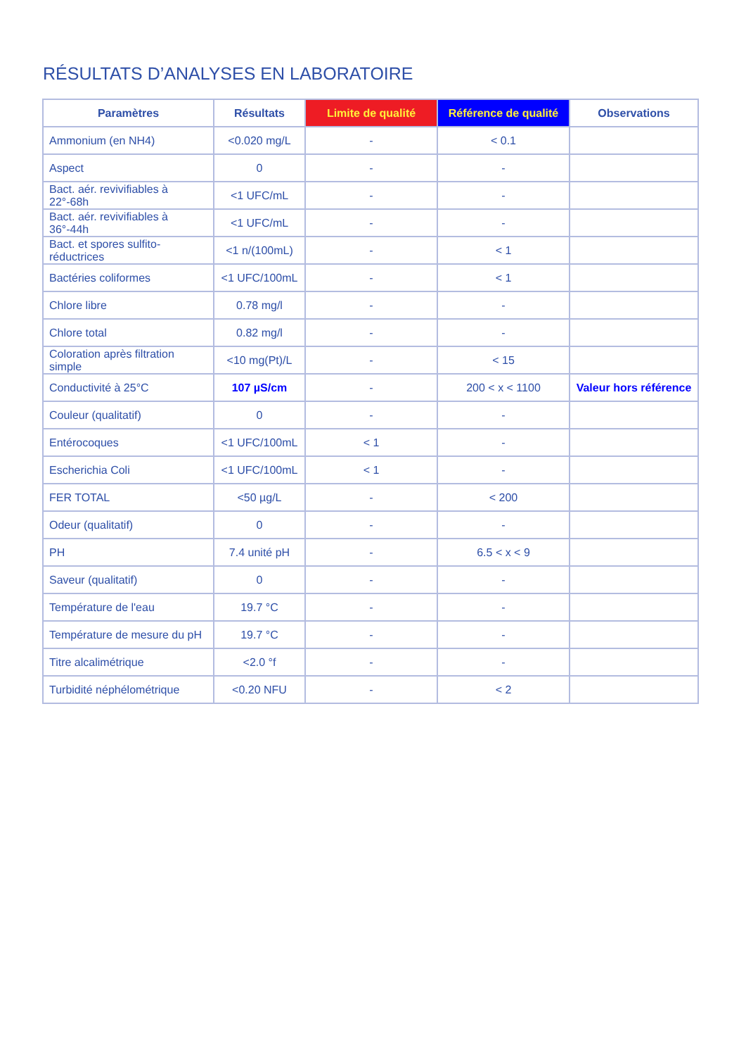RÉSULTATS D’ANALYSES EN LABORATOIRE
| Paramètres | Résultats | Limite de qualité | Référence de qualité | Observations |
| --- | --- | --- | --- | --- |
| Ammonium (en NH4) | <0.020 mg/L | - | < 0.1 | |
| Aspect | 0 | - | - | |
| Bact. aér. revivifiables à 22°-68h | <1 UFC/mL | - | - | |
| Bact. aér. revivifiables à 36°-44h | <1 UFC/mL | - | - | |
| Bact. et spores sulfito-réductrices | <1 n/(100mL) | - | < 1 | |
| Bactéries coliformes | <1 UFC/100mL | - | < 1 | |
| Chlore libre | 0.78 mg/l | - | - | |
| Chlore total | 0.82 mg/l | - | - | |
| Coloration après filtration simple | <10 mg(Pt)/L | - | < 15 | |
| Conductivité à 25°C | 107 µS/cm | - | 200 < x < 1100 | Valeur hors référence |
| Couleur (qualitatif) | 0 | - | - | |
| Entérocoques | <1 UFC/100mL | < 1 | - | |
| Escherichia Coli | <1 UFC/100mL | < 1 | - | |
| FER TOTAL | <50 µg/L | - | < 200 | |
| Odeur (qualitatif) | 0 | - | - | |
| PH | 7.4 unité pH | - | 6.5 < x < 9 | |
| Saveur (qualitatif) | 0 | - | - | |
| Température de l'eau | 19.7 °C | - | - | |
| Température de mesure du pH | 19.7 °C | - | - | |
| Titre alcalimétrique | <2.0 °f | - | - | |
| Turbidité néphélométrique | <0.20 NFU | - | < 2 | |